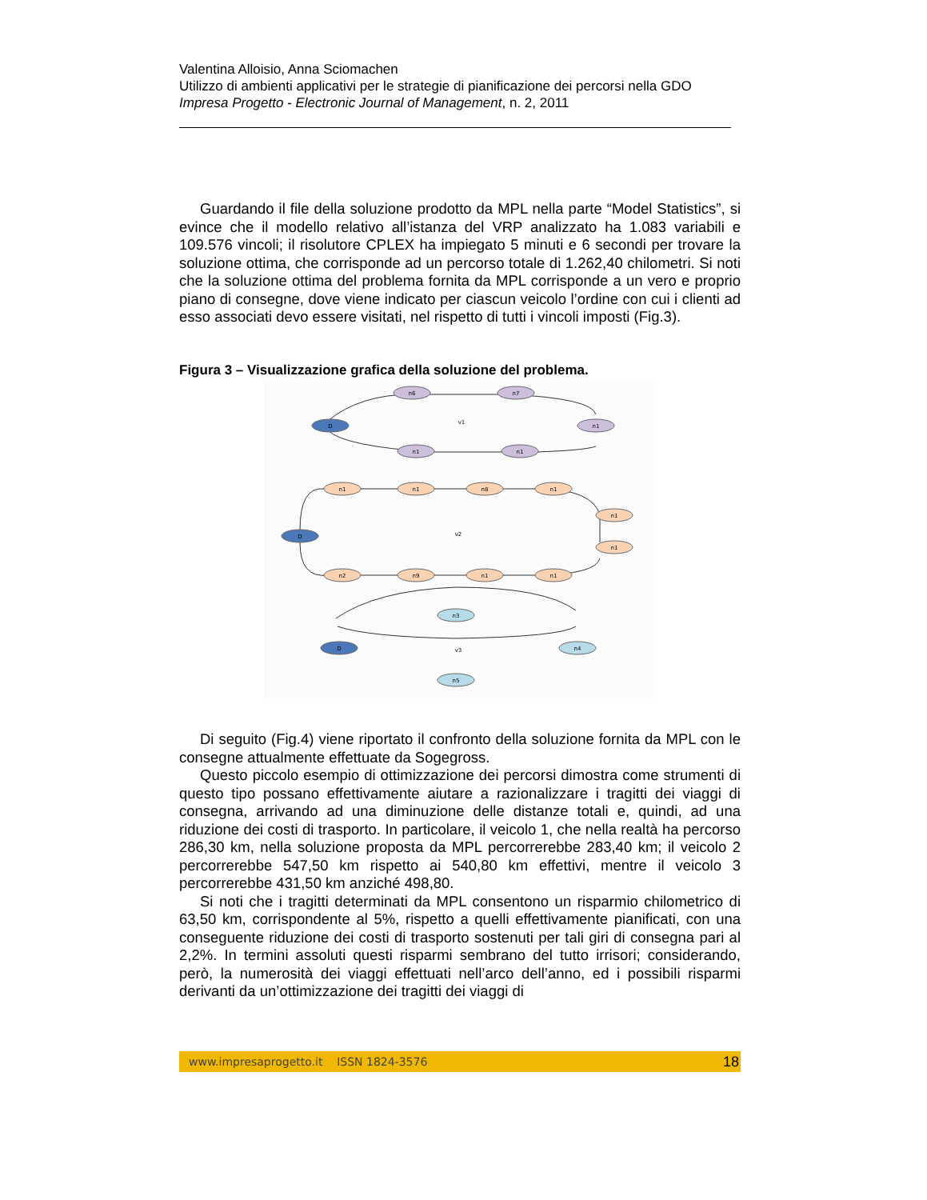Valentina Alloisio, Anna Sciomachen
Utilizzo di ambienti applicativi per le strategie di pianificazione dei percorsi nella GDO
Impresa Progetto - Electronic Journal of Management, n. 2, 2011
Guardando il file della soluzione prodotto da MPL nella parte “Model Statistics”, si evince che il modello relativo all’istanza del VRP analizzato ha 1.083 variabili e 109.576 vincoli; il risolutore CPLEX ha impiegato 5 minuti e 6 secondi per trovare la soluzione ottima, che corrisponde ad un percorso totale di 1.262,40 chilometri. Si noti che la soluzione ottima del problema fornita da MPL corrisponde a un vero e proprio piano di consegne, dove viene indicato per ciascun veicolo l’ordine con cui i clienti ad esso associati devo essere visitati, nel rispetto di tutti i vincoli imposti (Fig.3).
Figura 3 – Visualizzazione grafica della soluzione del problema.
D
n6
n7
n1
n1
n1
D
n1
n1
n8
n1
n1
n1
n1
n1
n9
n2
D
n3
n4
n5
v1
v2
v3
Di seguito (Fig.4) viene riportato il confronto della soluzione fornita da MPL con le consegne attualmente effettuate da Sogegross.
Questo piccolo esempio di ottimizzazione dei percorsi dimostra come strumenti di questo tipo possano effettivamente aiutare a razionalizzare i tragitti dei viaggi di consegna, arrivando ad una diminuzione delle distanze totali e, quindi, ad una riduzione dei costi di trasporto. In particolare, il veicolo 1, che nella realtà ha percorso 286,30 km, nella soluzione proposta da MPL percorrerebbe 283,40 km; il veicolo 2 percorrerebbe 547,50 km rispetto ai 540,80 km effettivi, mentre il veicolo 3 percorrerebbe 431,50 km anziché 498,80.
Si noti che i tragitti determinati da MPL consentono un risparmio chilometrico di 63,50 km, corrispondente al 5%, rispetto a quelli effettivamente pianificati, con una conseguente riduzione dei costi di trasporto sostenuti per tali giri di consegna pari al 2,2%. In termini assoluti questi risparmi sembrano del tutto irrisori; considerando, però, la numerosità dei viaggi effettuati nell’arco dell’anno, ed i possibili risparmi derivanti da un’ottimizzazione dei tragitti dei viaggi di
www.impresaprogetto.it ISSN 1824-3576 18